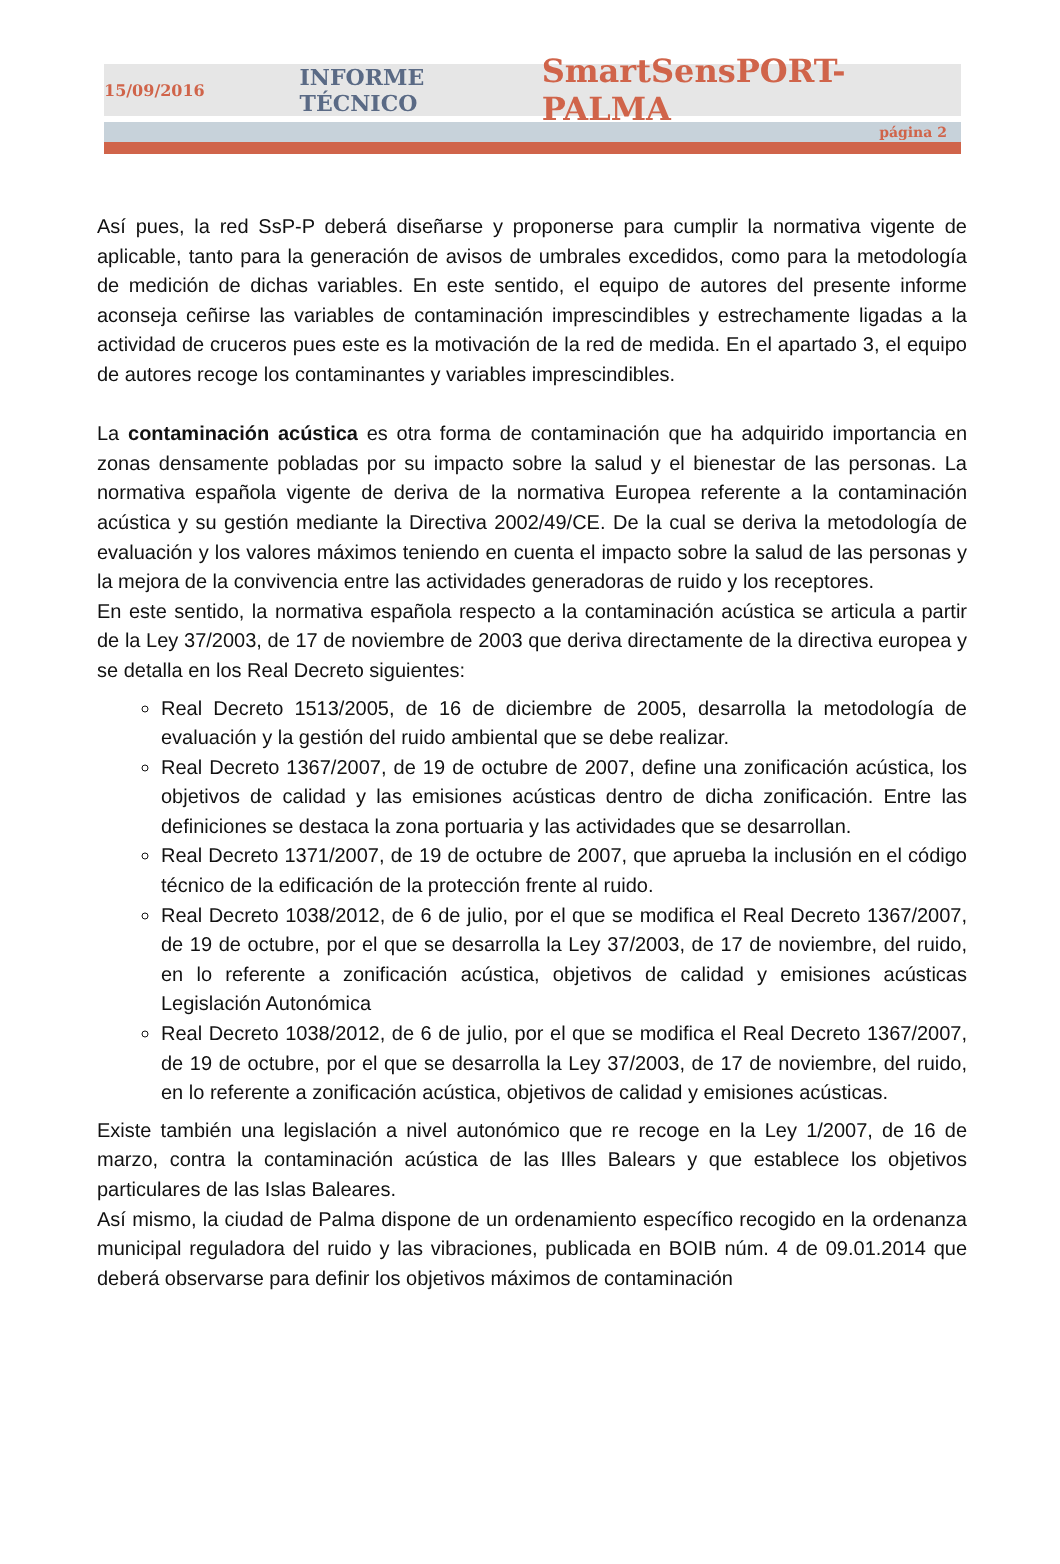15/09/2016 INFORME TÉCNICO SmartSensPORT-PALMA
página 2
Así pues, la red SsP-P deberá diseñarse y proponerse para cumplir la normativa vigente de aplicable, tanto para la generación de avisos de umbrales excedidos, como para la metodología de medición de dichas variables. En este sentido, el equipo de autores del presente informe aconseja ceñirse las variables de contaminación imprescindibles y estrechamente ligadas a la actividad de cruceros pues este es la motivación de la red de medida. En el apartado 3, el equipo de autores recoge los contaminantes y variables imprescindibles.
La contaminación acústica es otra forma de contaminación que ha adquirido importancia en zonas densamente pobladas por su impacto sobre la salud y el bienestar de las personas. La normativa española vigente de deriva de la normativa Europea referente a la contaminación acústica y su gestión mediante la Directiva 2002/49/CE. De la cual se deriva la metodología de evaluación y los valores máximos teniendo en cuenta el impacto sobre la salud de las personas y la mejora de la convivencia entre las actividades generadoras de ruido y los receptores.
En este sentido, la normativa española respecto a la contaminación acústica se articula a partir de la Ley 37/2003, de 17 de noviembre de 2003 que deriva directamente de la directiva europea y se detalla en los Real Decreto siguientes:
Real Decreto 1513/2005, de 16 de diciembre de 2005, desarrolla la metodología de evaluación y la gestión del ruido ambiental que se debe realizar.
Real Decreto 1367/2007, de 19 de octubre de 2007, define una zonificación acústica, los objetivos de calidad y las emisiones acústicas dentro de dicha zonificación. Entre las definiciones se destaca la zona portuaria y las actividades que se desarrollan.
Real Decreto 1371/2007, de 19 de octubre de 2007, que aprueba la inclusión en el código técnico de la edificación de la protección frente al ruido.
Real Decreto 1038/2012, de 6 de julio, por el que se modifica el Real Decreto 1367/2007, de 19 de octubre, por el que se desarrolla la Ley 37/2003, de 17 de noviembre, del ruido, en lo referente a zonificación acústica, objetivos de calidad y emisiones acústicas Legislación Autonómica
Real Decreto 1038/2012, de 6 de julio, por el que se modifica el Real Decreto 1367/2007, de 19 de octubre, por el que se desarrolla la Ley 37/2003, de 17 de noviembre, del ruido, en lo referente a zonificación acústica, objetivos de calidad y emisiones acústicas.
Existe también una legislación a nivel autonómico que re recoge en la Ley 1/2007, de 16 de marzo, contra la contaminación acústica de las Illes Balears y que establece los objetivos particulares de las Islas Baleares.
Así mismo, la ciudad de Palma dispone de un ordenamiento específico recogido en la ordenanza municipal reguladora del ruido y las vibraciones, publicada en BOIB núm. 4 de 09.01.2014 que deberá observarse para definir los objetivos máximos de contaminación